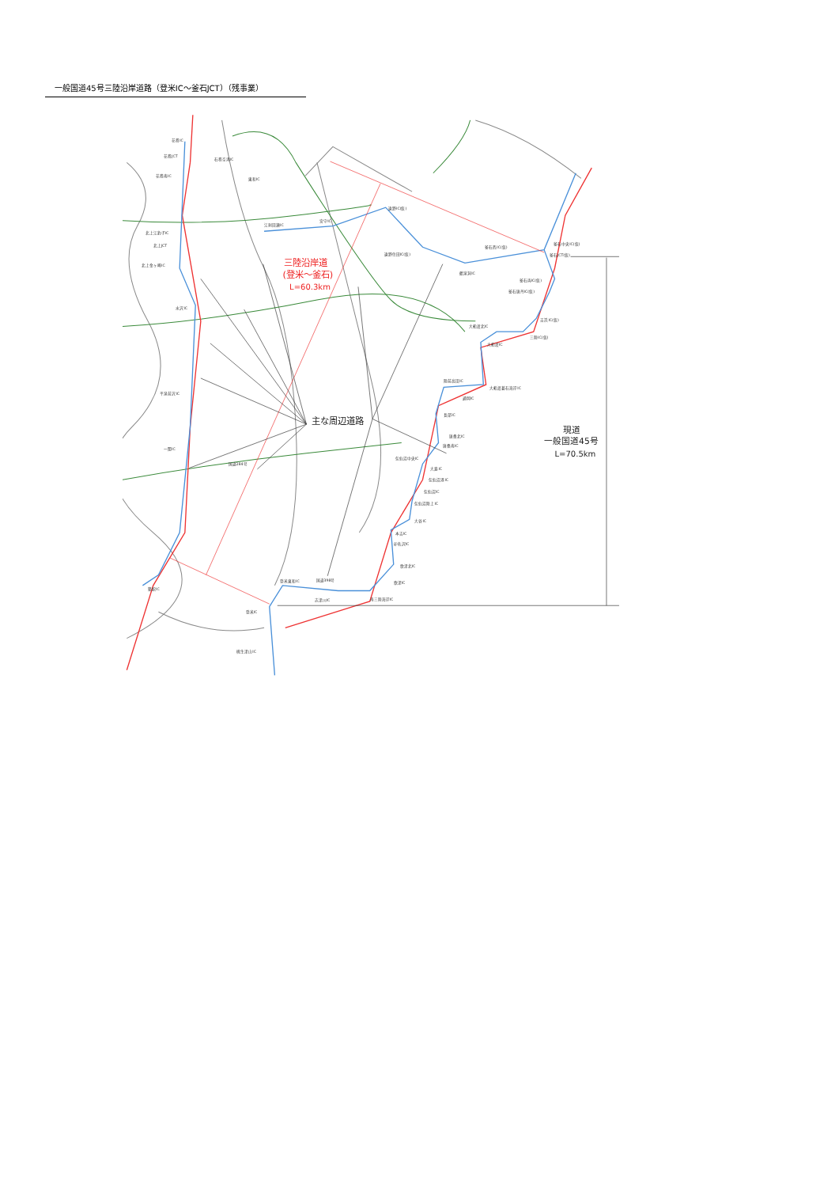一般国道45号三陸沿岸道路（登米IC～釜石JCT）（残事業）
花巻IC
花巻JCT
石巻空港IC
花巻南IC
東和IC
北上江釣子IC
北上JCT
北上金ヶ崎IC
江刺田瀬IC
宮守IC
遠野IC(仮)
遠野住田IC(仮)
釜石西IC(仮)
釜石中央IC(仮)
釜石JCT(仮)
鶴泉洞IC
釜石両IC(仮)
釜石唐丹IC(仮)
吉浜IC(仮)
大船渡北IC
三陸IC(仮)
大船渡IC
水沢IC
陸前高田IC
大船渡碁石海岸IC
通岡IC
平泉前沢IC
長部IC
唐桑北IC
唐桑南IC
一関IC
気仙沼中央IC
大島IC
気仙沼港IC
気仙沼IC
気仙沼陸上IC
大谷IC
本吉IC
卯名沢IC
歌津北IC
歌津IC
登米東和IC
南三陸海岸IC
志津川IC
築館IC
登米IC
桃生津山IC
国道284号
国道398号
三陸沿岸道
(登米～釜石)
L=60.3km
主な周辺道路
現道
一般国道45号
L=70.5km